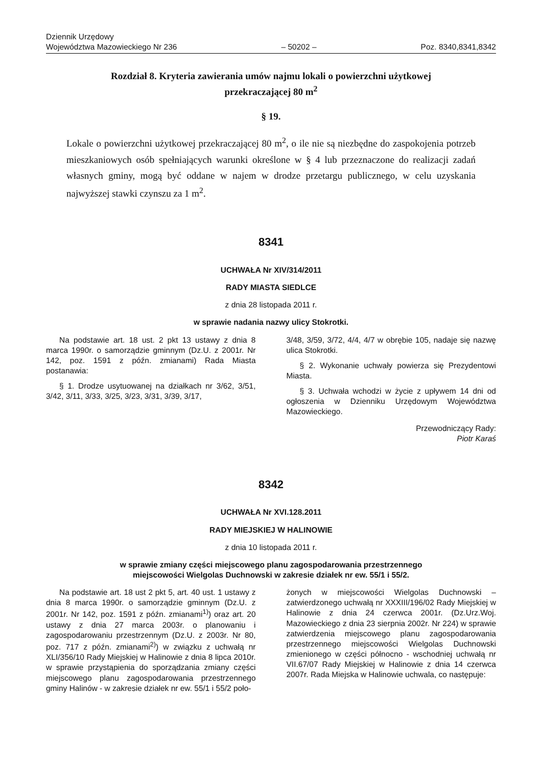Dziennik Urzędowy
Województwa Mazowieckiego Nr 236
– 50202 –
Poz. 8340,8341,8342
Rozdział 8. Kryteria zawierania umów najmu lokali o powierzchni użytkowej
przekraczającej 80 m<sup>2</sup>
§ 19.
Lokale o powierzchni użytkowej przekraczającej 80 m<sup>2</sup>, o ile nie są niezbędne do zaspokojenia potrzeb mieszkaniowych osób spełniających warunki określone w § 4 lub przeznaczone do realizacji zadań własnych gminy, mogą być oddane w najem w drodze przetargu publicznego, w celu uzyskania najwyższej stawki czynszu za 1 m<sup>2</sup>.
8341
UCHWAŁA Nr XIV/314/2011
RADY MIASTA SIEDLCE
z dnia 28 listopada 2011 r.
w sprawie nadania nazwy ulicy Stokrotki.
Na podstawie art. 18 ust. 2 pkt 13 ustawy z dnia 8 marca 1990r. o samorządzie gminnym (Dz.U. z 2001r. Nr 142, poz. 1591 z późn. zmianami) Rada Miasta postanawia:
§ 1. Drodze usytuowanej na działkach nr 3/62, 3/51, 3/42, 3/11, 3/33, 3/25, 3/23, 3/31, 3/39, 3/17,
3/48, 3/59, 3/72, 4/4, 4/7 w obrębie 105, nadaje się nazwę ulica Stokrotki.
§ 2. Wykonanie uchwały powierza się Prezydentowi Miasta.
§ 3. Uchwała wchodzi w życie z upływem 14 dni od ogłoszenia w Dzienniku Urzędowym Województwa Mazowieckiego.
Przewodniczący Rady:
Piotr Karaś
8342
UCHWAŁA Nr XVI.128.2011
RADY MIEJSKIEJ W HALINOWIE
z dnia 10 listopada 2011 r.
w sprawie zmiany części miejscowego planu zagospodarowania przestrzennego
miejscowości Wielgolas Duchnowski w zakresie działek nr ew. 55/1 i 55/2.
Na podstawie art. 18 ust 2 pkt 5, art. 40 ust. 1 ustawy z dnia 8 marca 1990r. o samorządzie gminnym (Dz.U. z 2001r. Nr 142, poz. 1591 z późn. zmianami<sup>1)</sup>) oraz art. 20 ustawy z dnia 27 marca 2003r. o planowaniu i zagospodarowaniu przestrzennym (Dz.U. z 2003r. Nr 80, poz. 717 z późn. zmianami<sup>2)</sup>) w związku z uchwałą nr XLI/356/10 Rady Miejskiej w Halinowie z dnia 8 lipca 2010r. w sprawie przystąpienia do sporządzania zmiany części miejscowego planu zagospodarowania przestrzennego gminy Halinów - w zakresie działek nr ew. 55/1 i 55/2 poło-
żonych w miejscowości Wielgolas Duchnowski – zatwierdzonego uchwałą nr XXXIII/196/02 Rady Miejskiej w Halinowie z dnia 24 czerwca 2001r. (Dz.Urz.Woj. Mazowieckiego z dnia 23 sierpnia 2002r. Nr 224) w sprawie zatwierdzenia miejscowego planu zagospodarowania przestrzennego miejscowości Wielgolas Duchnowski zmienionego w części północno - wschodniej uchwałą nr VII.67/07 Rady Miejskiej w Halinowie z dnia 14 czerwca 2007r. Rada Miejska w Halinowie uchwala, co następuje: